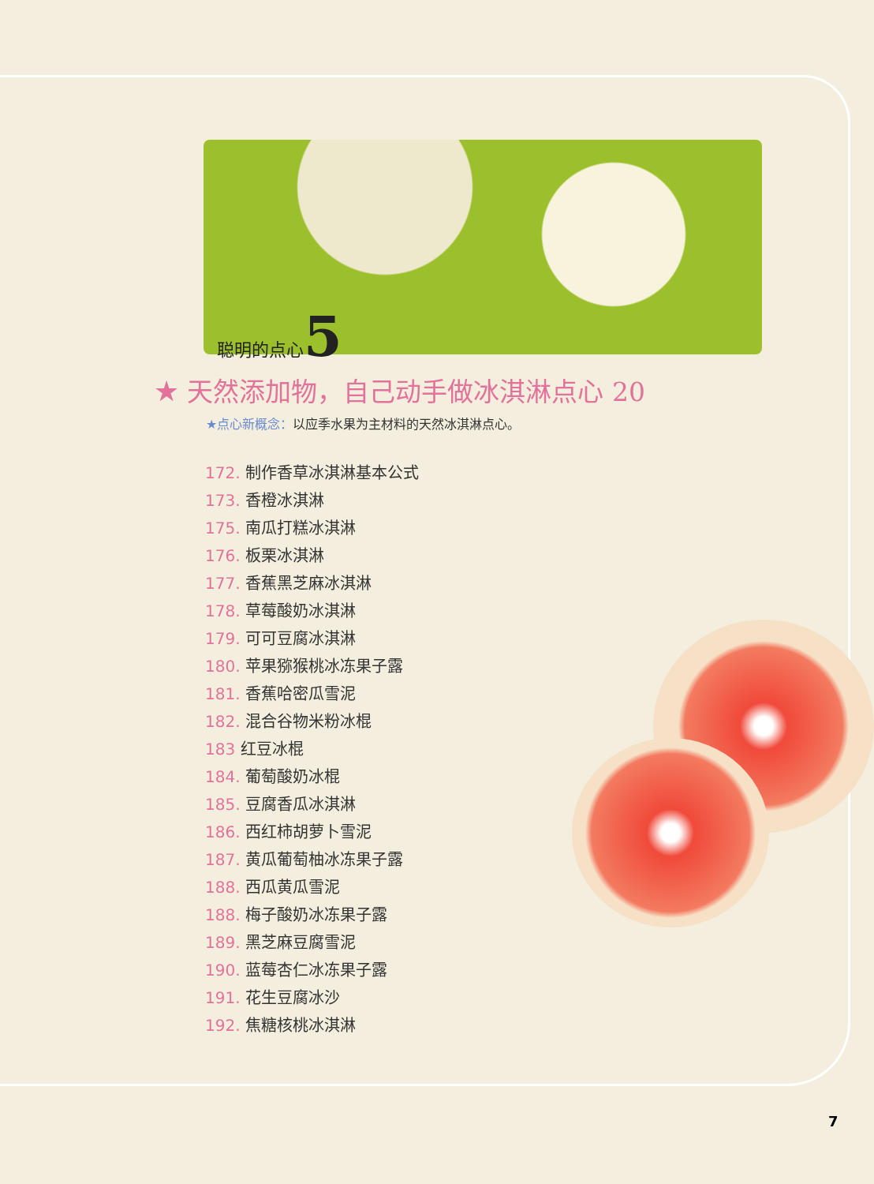聪明的点心5
★ 天然添加物，自己动手做冰淇淋点心 20
★点心新概念：以应季水果为主材料的天然冰淇淋点心。
172. 制作香草冰淇淋基本公式
173. 香橙冰淇淋
175. 南瓜打糕冰淇淋
176. 板栗冰淇淋
177. 香蕉黑芝麻冰淇淋
178. 草莓酸奶冰淇淋
179. 可可豆腐冰淇淋
180. 苹果猕猴桃冰冻果子露
181. 香蕉哈密瓜雪泥
182. 混合谷物米粉冰棍
183 红豆冰棍
184. 葡萄酸奶冰棍
185. 豆腐香瓜冰淇淋
186. 西红柿胡萝卜雪泥
187. 黄瓜葡萄柚冰冻果子露
188. 西瓜黄瓜雪泥
188. 梅子酸奶冰冻果子露
189. 黑芝麻豆腐雪泥
190. 蓝莓杏仁冰冻果子露
191. 花生豆腐冰沙
192. 焦糖核桃冰淇淋
7